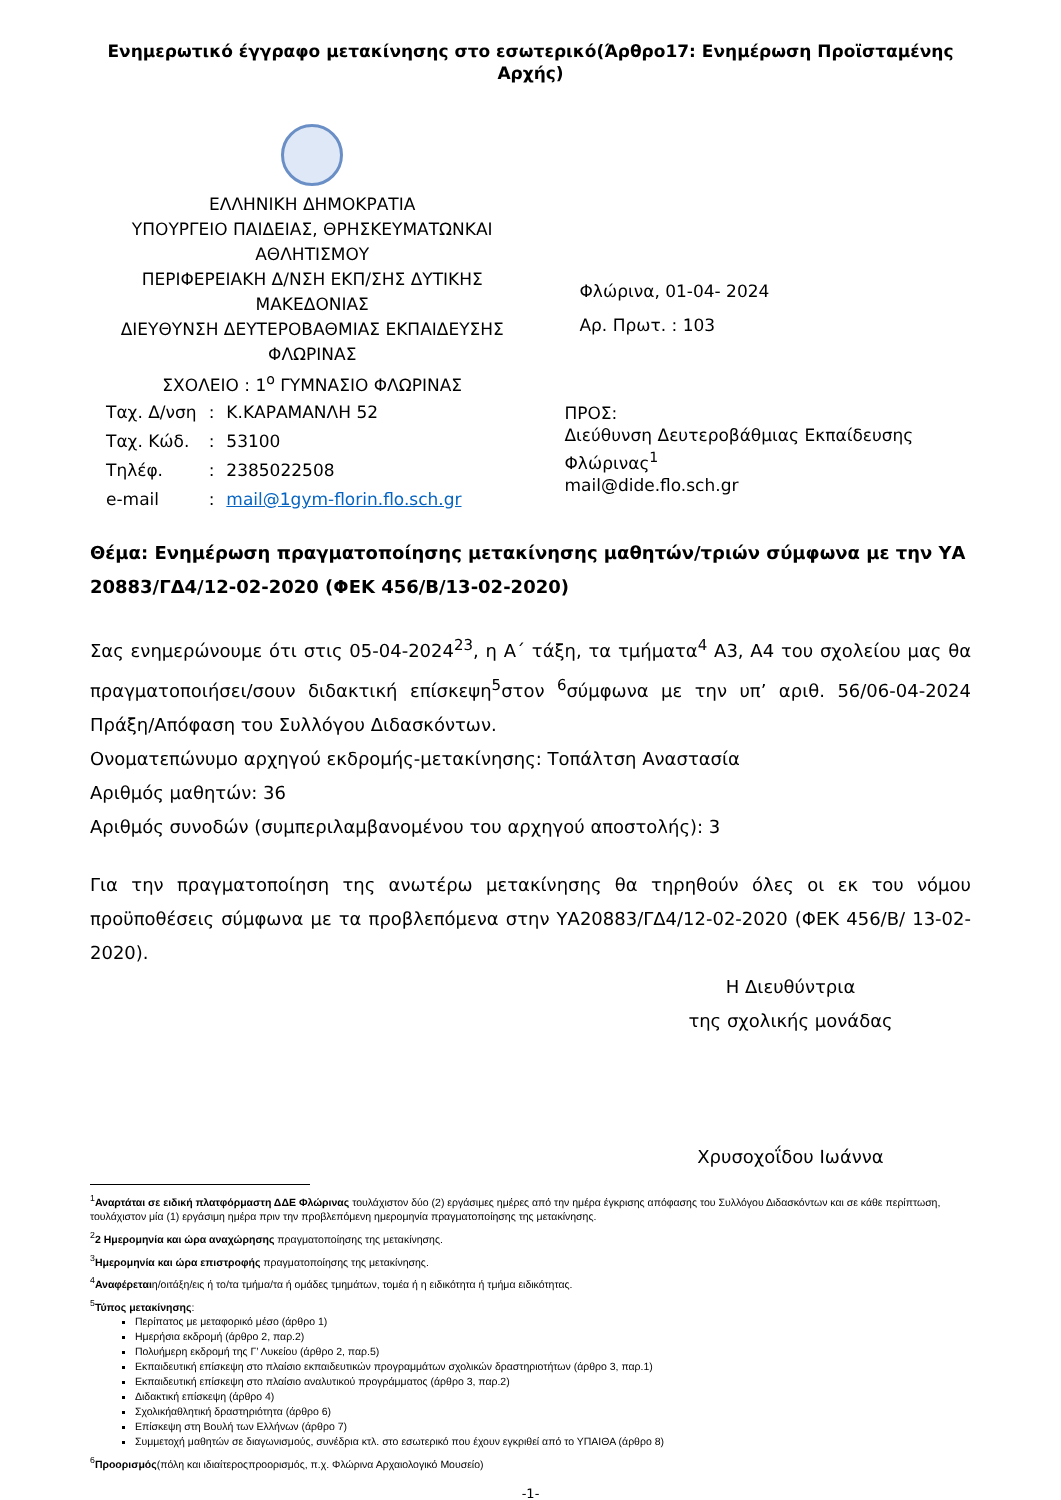Ενημερωτικό έγγραφο μετακίνησης στο εσωτερικό(Άρθρο17: Ενημέρωση Προϊσταμένης Αρχής)
ΕΛΛΗΝΙΚΗ ΔΗΜΟΚΡΑΤΙΑ
ΥΠΟΥΡΓΕΙΟ ΠΑΙΔΕΙΑΣ, ΘΡΗΣΚΕΥΜΑΤΩΝΚΑΙ ΑΘΛΗΤΙΣΜΟΥ
ΠΕΡΙΦΕΡΕΙΑΚΗ Δ/ΝΣΗ ΕΚΠ/ΣΗΣ ΔΥΤΙΚΗΣ ΜΑΚΕΔΟΝΙΑΣ
ΔΙΕΥΘΥΝΣΗ ΔΕΥΤΕΡΟΒΑΘΜΙΑΣ ΕΚΠΑΙΔΕΥΣΗΣ ΦΛΩΡΙΝΑΣ
ΣΧΟΛΕΙΟ : 1<sup>ο</sup> ΓΥΜΝΑΣΙΟ ΦΛΩΡΙΝΑΣ
| Ταχ. Δ/νση | : | Κ.ΚΑΡΑΜΑΝΛΗ 52 |
| Ταχ. Κώδ. | : | 53100 |
| Τηλέφ. | : | 2385022508 |
| e-mail | : | mail@1gym-florin.flo.sch.gr |
Φλώρινα, 01-04- 2024
Αρ. Πρωτ. : 103
ΠΡΟΣ:
Διεύθυνση Δευτεροβάθμιας Εκπαίδευσης Φλώρινας<sup>1</sup>
mail@dide.flo.sch.gr
Θέμα: Ενημέρωση πραγματοποίησης μετακίνησης μαθητών/τριών σύμφωνα με την ΥΑ 20883/ΓΔ4/12-02-2020 (ΦΕΚ 456/Β/13-02-2020)
Σας ενημερώνουμε ότι στις 05-04-2024<sup>23</sup>, η Α΄ τάξη, τα τμήματα<sup>4</sup> Α3, Α4 του σχολείου μας θα πραγματοποιήσει/σουν διδακτική επίσκεψη<sup>5</sup>στον <sup>6</sup>σύμφωνα με την υπ’ αριθ. 56/06-04-2024 Πράξη/Απόφαση του Συλλόγου Διδασκόντων.
Ονοματεπώνυμο αρχηγού εκδρομής-μετακίνησης: Τοπάλτση Αναστασία
Αριθμός μαθητών: 36
Αριθμός συνοδών (συμπεριλαμβανομένου του αρχηγού αποστολής): 3
Για την πραγματοποίηση της ανωτέρω μετακίνησης θα τηρηθούν όλες οι εκ του νόμου προϋποθέσεις σύμφωνα με τα προβλεπόμενα στην ΥΑ20883/ΓΔ4/12-02-2020 (ΦΕΚ 456/Β/ 13-02-2020).
Η Διευθύντρια
της σχολικής μονάδας
Χρυσοχοΐδου Ιωάννα
<sup>1</sup> Αναρτάται σε ειδική πλατφόρμαστη ΔΔΕ Φλώρινας τουλάχιστον δύο (2) εργάσιμες ημέρες από την ημέρα έγκρισης απόφασης του Συλλόγου Διδασκόντων και σε κάθε περίπτωση, τουλάχιστον μία (1) εργάσιμη ημέρα πριν την προβλεπόμενη ημερομηνία πραγματοποίησης της μετακίνησης.
<sup>2</sup> 2 Ημερομηνία και ώρα αναχώρησης πραγματοποίησης της μετακίνησης.
<sup>3</sup> Ημερομηνία και ώρα επιστροφής πραγματοποίησης της μετακίνησης.
<sup>4</sup> Αναφέρεταιη/οιτάξη/εις ή το/τα τμήμα/τα ή ομάδες τμημάτων, τομέα ή η ειδικότητα ή τμήμα ειδικότητας.
<sup>5</sup> Τύπος μετακίνησης:
Περίπατος με μεταφορικό μέσο (άρθρο 1)
Ημερήσια εκδρομή (άρθρο 2, παρ.2)
Πολυήμερη εκδρομή της Γ’ Λυκείου (άρθρο 2, παρ.5)
Εκπαιδευτική επίσκεψη στο πλαίσιο εκπαιδευτικών προγραμμάτων σχολικών δραστηριοτήτων (άρθρο 3, παρ.1)
Εκπαιδευτική επίσκεψη στο πλαίσιο αναλυτικού προγράμματος (άρθρο 3, παρ.2)
Διδακτική επίσκεψη (άρθρο 4)
Σχολικήαθλητική δραστηριότητα (άρθρο 6)
Επίσκεψη στη Βουλή των Ελλήνων (άρθρο 7)
Συμμετοχή μαθητών σε διαγωνισμούς, συνέδρια κτλ. στο εσωτερικό που έχουν εγκριθεί από το ΥΠΑΙΘΑ (άρθρο 8)
<sup>6</sup> Προορισμός(πόλη και ιδιαίτεροςπροορισμός, π.χ. Φλώρινα Αρχαιολογικό Μουσείο)
-1-